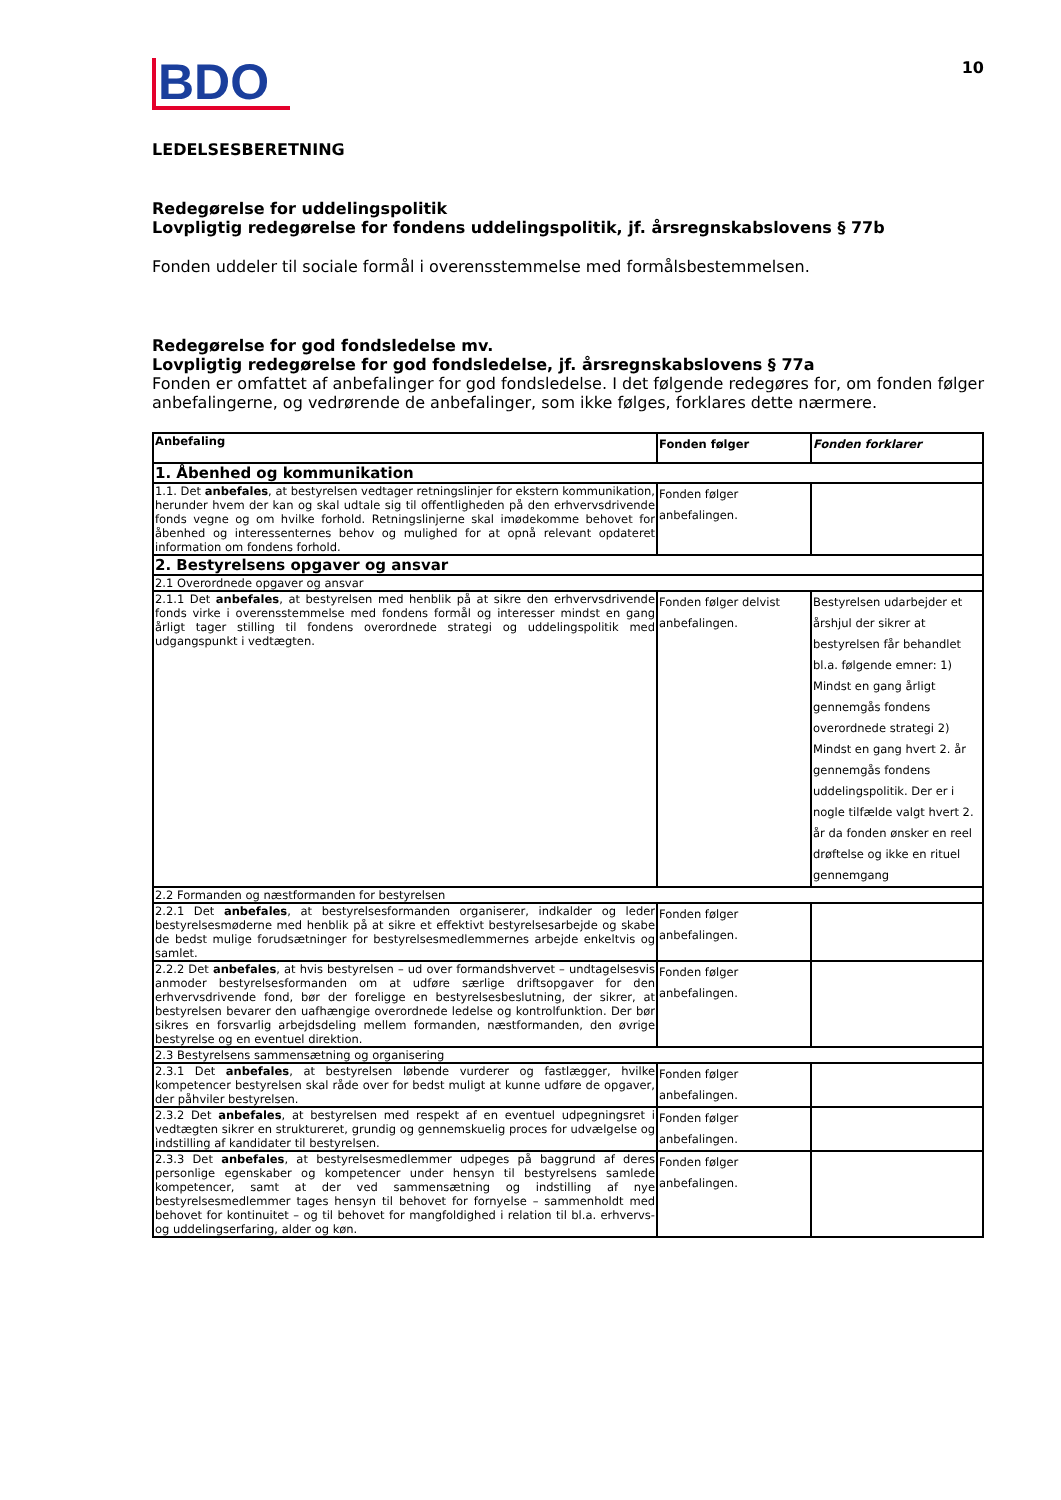BDO
10
LEDELSESBERETNING
Redegørelse for uddelingspolitik
Lovpligtig redegørelse for fondens uddelingspolitik, jf. årsregnskabslovens § 77b
Fonden uddeler til sociale formål i overensstemmelse med formålsbestemmelsen.
Redegørelse for god fondsledelse mv.
Lovpligtig redegørelse for god fondsledelse, jf. årsregnskabslovens § 77a
Fonden er omfattet af anbefalinger for god fondsledelse. I det følgende redegøres for, om fonden følger anbefalingerne, og vedrørende de anbefalinger, som ikke følges, forklares dette nærmere.
| Anbefaling | Fonden følger | Fonden forklarer |
| 1. Åbenhed og kommunikation | | |
| 1.1. Det anbefales , at bestyrelsen vedtager retningslinjer for ekstern kommunikation, herunder hvem der kan og skal udtale sig til offentligheden på den erhvervsdrivende fonds vegne og om hvilke forhold. Retningslinjerne skal imødekomme behovet for åbenhed og interessenternes behov og mulighed for at opnå relevant opdateret information om fondens forhold. | Fonden følger anbefalingen. | |
| 2. Bestyrelsens opgaver og ansvar | | |
| 2.1 Overordnede opgaver og ansvar | | |
| 2.1.1 Det anbefales , at bestyrelsen med henblik på at sikre den erhvervsdrivende fonds virke i overensstemmelse med fondens formål og interesser mindst en gang årligt tager stilling til fondens overordnede strategi og uddelingspolitik med udgangspunkt i vedtægten. | Fonden følger delvist anbefalingen. | Bestyrelsen udarbejder et årshjul der sikrer at bestyrelsen får behandlet bl.a. følgende emner: 1) Mindst en gang årligt gennemgås fondens overordnede strategi 2) Mindst en gang hvert 2. år gennemgås fondens uddelingspolitik. Der er i nogle tilfælde valgt hvert 2. år da fonden ønsker en reel drøftelse og ikke en rituel gennemgang |
| 2.2 Formanden og næstformanden for bestyrelsen | | |
| 2.2.1 Det anbefales , at bestyrelsesformanden organiserer, indkalder og leder bestyrelsesmøderne med henblik på at sikre et effektivt bestyrelsesarbejde og skabe de bedst mulige forudsætninger for bestyrelsesmedlemmernes arbejde enkeltvis og samlet. | Fonden følger anbefalingen. | |
| 2.2.2 Det anbefales , at hvis bestyrelsen – ud over formandshvervet – undtagelsesvis anmoder bestyrelsesformanden om at udføre særlige driftsopgaver for den erhvervsdrivende fond, bør der foreligge en bestyrelsesbeslutning, der sikrer, at bestyrelsen bevarer den uafhængige overordnede ledelse og kontrolfunktion. Der bør sikres en forsvarlig arbejdsdeling mellem formanden, næstformanden, den øvrige bestyrelse og en eventuel direktion. | Fonden følger anbefalingen. | |
| 2.3 Bestyrelsens sammensætning og organisering | | |
| 2.3.1 Det anbefales , at bestyrelsen løbende vurderer og fastlægger, hvilke kompetencer bestyrelsen skal råde over for bedst muligt at kunne udføre de opgaver, der påhviler bestyrelsen. | Fonden følger anbefalingen. | |
| 2.3.2 Det anbefales , at bestyrelsen med respekt af en eventuel udpegningsret i vedtægten sikrer en struktureret, grundig og gennemskuelig proces for udvælgelse og indstilling af kandidater til bestyrelsen. | Fonden følger anbefalingen. | |
| 2.3.3 Det anbefales , at bestyrelsesmedlemmer udpeges på baggrund af deres personlige egenskaber og kompetencer under hensyn til bestyrelsens samlede kompetencer, samt at der ved sammensætning og indstilling af nye bestyrelsesmedlemmer tages hensyn til behovet for fornyelse – sammenholdt med behovet for kontinuitet – og til behovet for mangfoldighed i relation til bl.a. erhvervs- og uddelingserfaring, alder og køn. | Fonden følger anbefalingen. | |